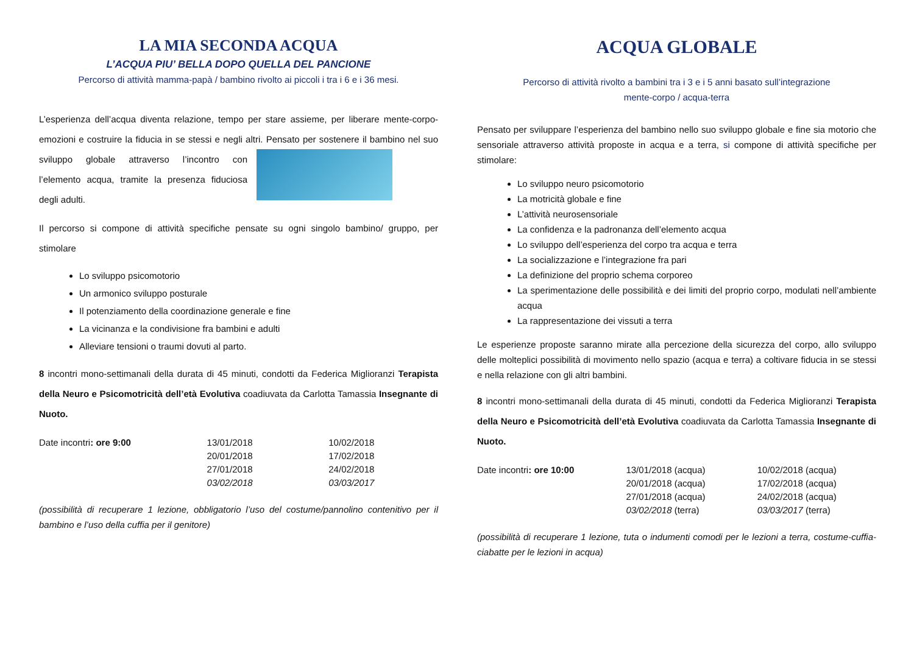LA MIA SECONDA ACQUA
L’ACQUA PIU’ BELLA DOPO QUELLA DEL PANCIONE
Percorso di attività mamma-papà / bambino rivolto ai piccoli i tra i 6 e i 36 mesi.
L’esperienza dell’acqua diventa relazione, tempo per stare assieme, per liberare mente-corpo-emozioni e costruire la fiducia in se stessi e negli altri. Pensato per sostenere il bambino nel suo sviluppo globale attraverso l’incontro con l’elemento acqua, tramite la presenza fiduciosa degli adulti.
Il percorso si compone di attività specifiche pensate su ogni singolo bambino/ gruppo, per stimolare
Lo sviluppo psicomotorio
Un armonico sviluppo posturale
Il potenziamento della coordinazione generale e fine
La vicinanza e la condivisione fra bambini e adulti
Alleviare tensioni o traumi dovuti al parto.
8 incontri mono-settimanali della durata di 45 minuti, condotti da Federica Miglioranzi Terapista della Neuro e Psicomotricità dell’età Evolutiva coadiuvata da Carlotta Tamassia Insegnante di Nuoto.
Date incontri: ore 9:00
13/01/2018
20/01/2018
27/01/2018
03/02/2018
10/02/2018
17/02/2018
24/02/2018
03/03/2017
(possibilità di recuperare 1 lezione, obbligatorio l’uso del costume/pannolino contenitivo per il bambino e l’uso della cuffia per il genitore)
ACQUA GLOBALE
Percorso di attività rivolto a bambini tra i 3 e i 5 anni basato sull’integrazione
mente-corpo / acqua-terra
Pensato per sviluppare l’esperienza del bambino nello suo sviluppo globale e fine sia motorio che sensoriale attraverso attività proposte in acqua e a terra, si compone di attività specifiche per stimolare:
Lo sviluppo neuro psicomotorio
La motricità globale e fine
L’attività neurosensoriale
La confidenza e la padronanza dell’elemento acqua
Lo sviluppo dell’esperienza del corpo tra acqua e terra
La socializzazione e l’integrazione fra pari
La definizione del proprio schema corporeo
La sperimentazione delle possibilità e dei limiti del proprio corpo, modulati nell’ambiente acqua
La rappresentazione dei vissuti a terra
Le esperienze proposte saranno mirate alla percezione della sicurezza del corpo, allo sviluppo delle molteplici possibilità di movimento nello spazio (acqua e terra) a coltivare fiducia in se stessi e nella relazione con gli altri bambini.
8 incontri mono-settimanali della durata di 45 minuti, condotti da Federica Miglioranzi Terapista della Neuro e Psicomotricità dell’età Evolutiva coadiuvata da Carlotta Tamassia Insegnante di Nuoto.
Date incontri: ore 10:00
13/01/2018 (acqua)
20/01/2018 (acqua)
27/01/2018 (acqua)
03/02/2018 (terra)
10/02/2018 (acqua)
17/02/2018 (acqua)
24/02/2018 (acqua)
03/03/2017 (terra)
(possibilità di recuperare 1 lezione, tuta o indumenti comodi per le lezioni a terra, costume-cuffia-ciabatte per le lezioni in acqua)